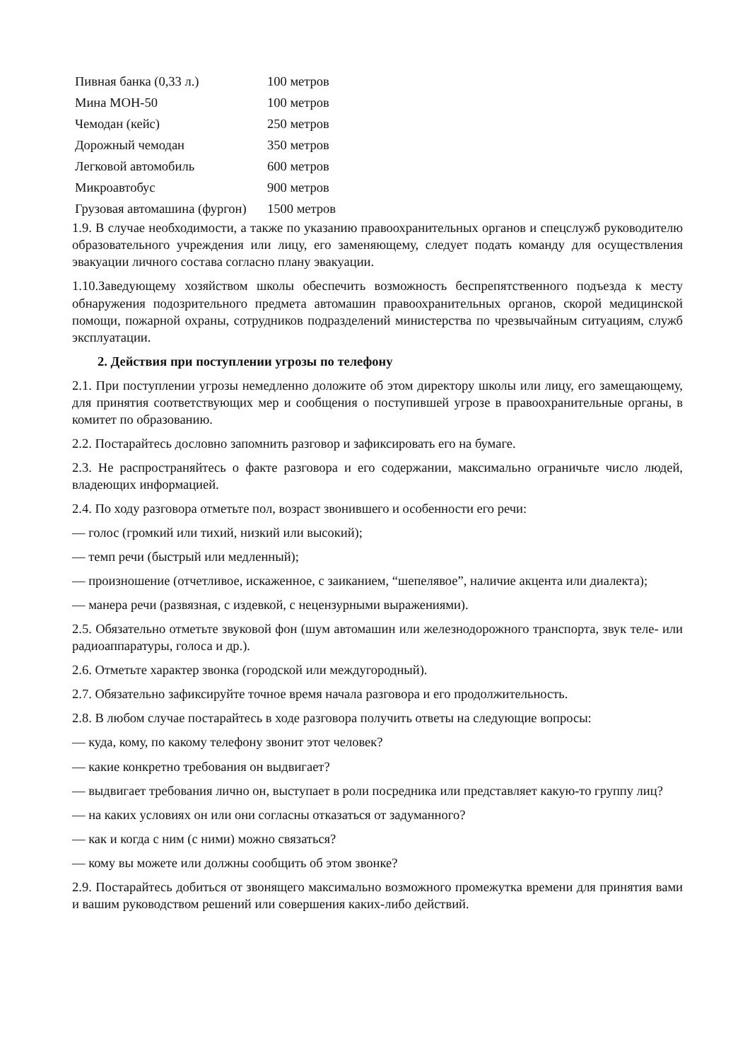| Пивная банка (0,33 л.) | 100 метров |
| Мина МОН-50 | 100 метров |
| Чемодан (кейс) | 250 метров |
| Дорожный чемодан | 350 метров |
| Легковой автомобиль | 600 метров |
| Микроавтобус | 900 метров |
| Грузовая автомашина (фургон) | 1500 метров |
1.9. В случае необходимости, а также по указанию правоохранительных органов и спецслужб руководителю образовательного учреждения или лицу, его заменяющему, следует подать команду для осуществления эвакуации личного состава согласно плану эвакуации.
1.10.Заведующему хозяйством школы обеспечить возможность беспрепятственного подъезда к месту обнаружения подозрительного предмета автомашин правоохранительных органов, скорой медицинской помощи, пожарной охраны, сотрудников подразделений министерства по чрезвычайным ситуациям, служб эксплуатации.
2. Действия при поступлении угрозы по телефону
2.1. При поступлении угрозы немедленно доложите об этом директору школы или лицу, его замещающему, для принятия соответствующих мер и сообщения о поступившей угрозе в правоохранительные органы, в комитет по образованию.
2.2. Постарайтесь дословно запомнить разговор и зафиксировать его на бумаге.
2.3. Не распространяйтесь о факте разговора и его содержании, максимально ограничьте число людей, владеющих информацией.
2.4. По ходу разговора отметьте пол, возраст звонившего и особенности его речи:
— голос (громкий или тихий, низкий или высокий);
— темп речи (быстрый или медленный);
— произношение (отчетливое, искаженное, с заиканием, “шепелявое”, наличие акцента или диалекта);
— манера речи (развязная, с издевкой, с нецензурными выражениями).
2.5. Обязательно отметьте звуковой фон (шум автомашин или железнодорожного транспорта, звук теле- или радиоаппаратуры, голоса и др.).
2.6. Отметьте характер звонка (городской или междугородный).
2.7. Обязательно зафиксируйте точное время начала разговора и его продолжительность.
2.8. В любом случае постарайтесь в ходе разговора получить ответы на следующие вопросы:
— куда, кому, по какому телефону звонит этот человек?
— какие конкретно требования он выдвигает?
— выдвигает требования лично он, выступает в роли посредника или представляет какую-то группу лиц?
— на каких условиях он или они согласны отказаться от задуманного?
— как и когда с ним (с ними) можно связаться?
— кому вы можете или должны сообщить об этом звонке?
2.9. Постарайтесь добиться от звонящего максимально возможного промежутка времени для принятия вами и вашим руководством решений или совершения каких-либо действий.